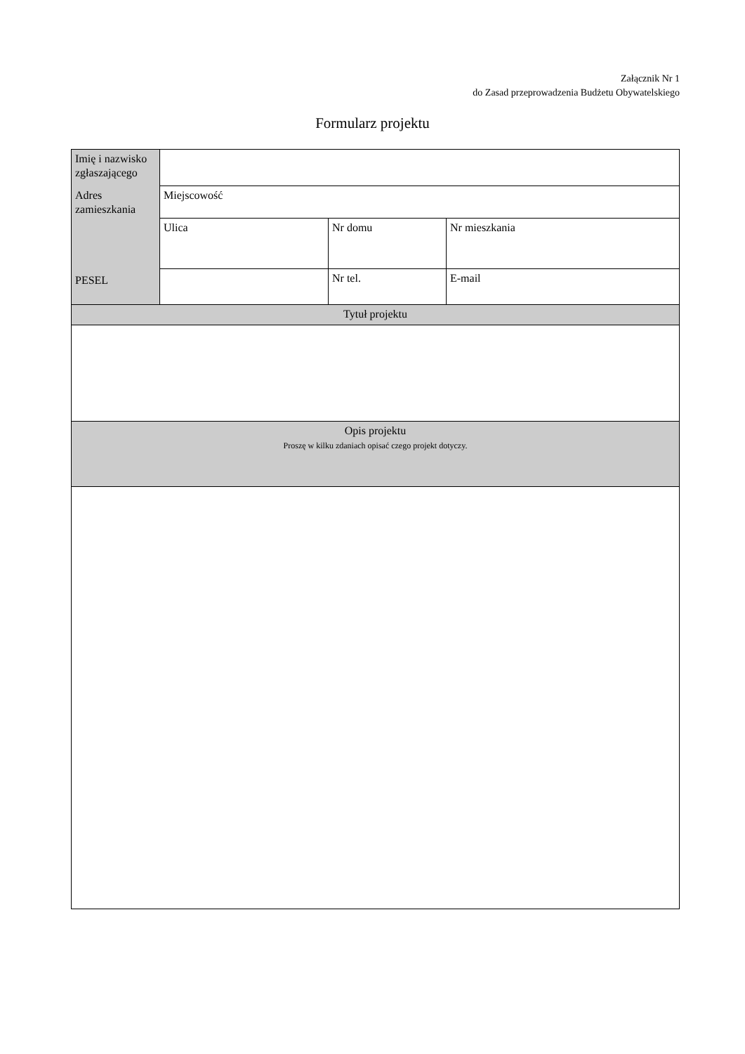Załącznik Nr 1
do Zasad przeprowadzenia Budżetu Obywatelskiego
Formularz projektu
| Imię i nazwisko zgłaszającego | | | |
| Adres zamieszkania | Miejscowość | | |
| | Ulica | Nr domu | Nr mieszkania |
| PESEL | | Nr tel. | E-mail |
| Tytuł projektu | | | |
| Opis projektu Proszę w kilku zdaniach opisać czego projekt dotyczy. | | | |